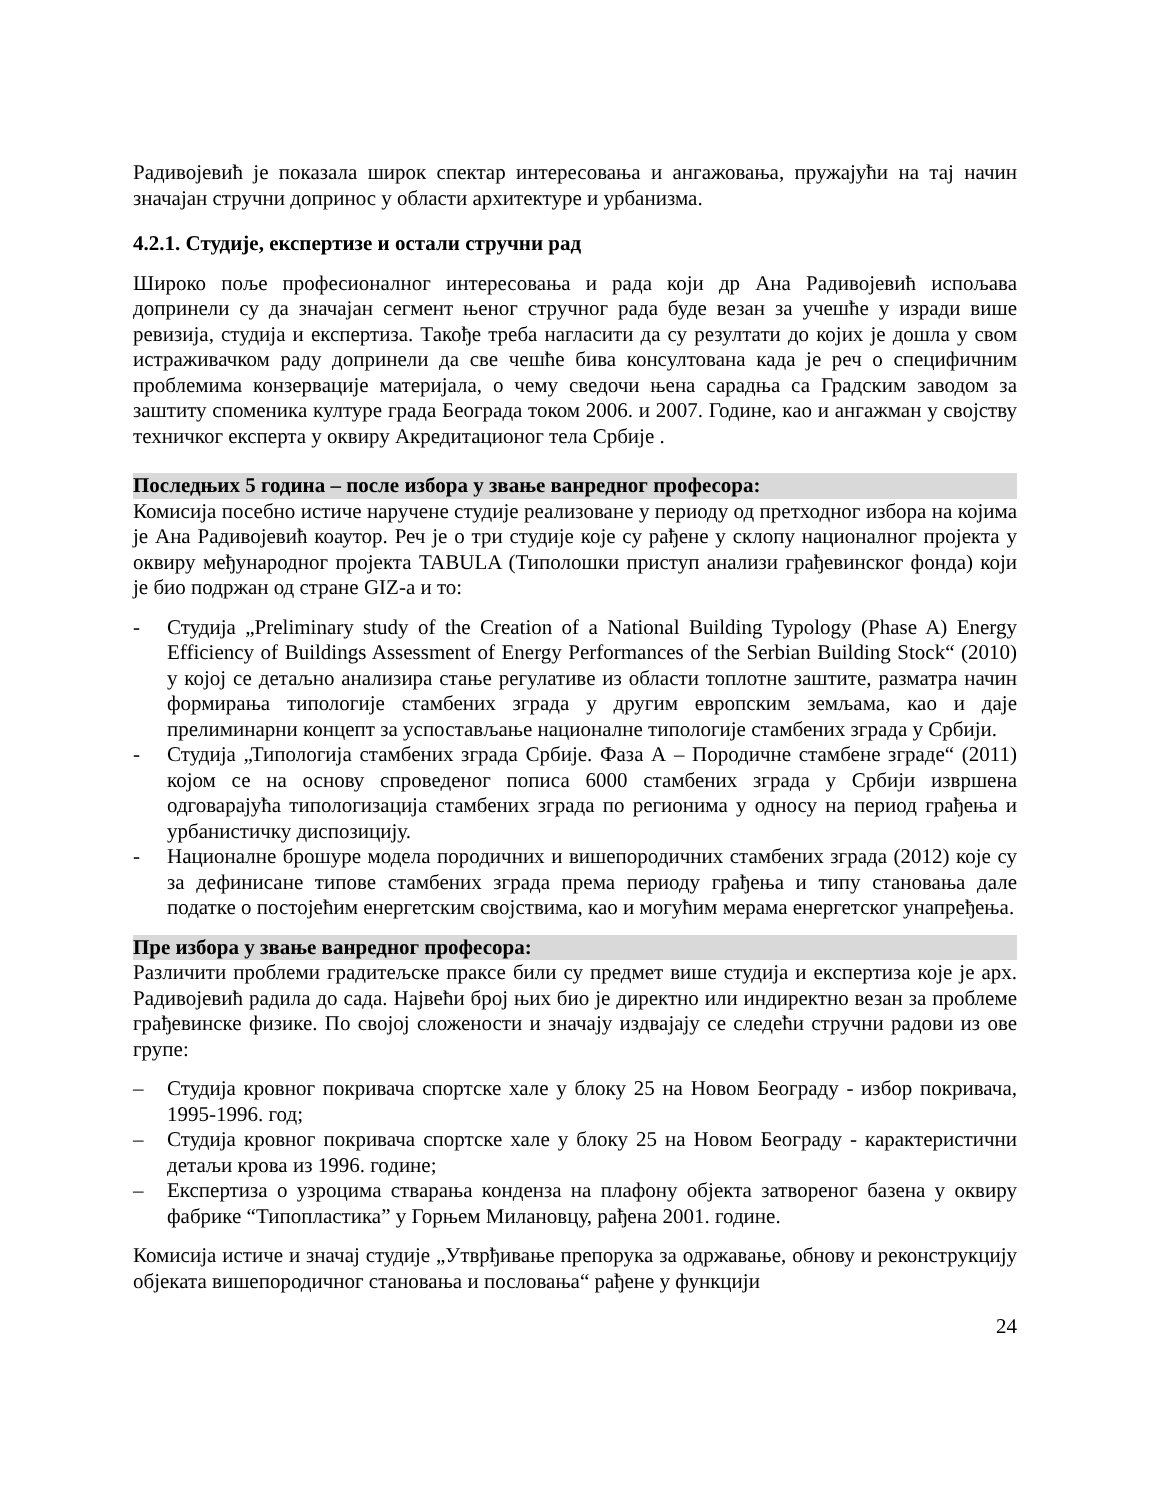Радивојевић је показала широк спектар интересовања и ангажовања, пружајући на тај начин значајан стручни допринос у области архитектуре и урбанизма.
4.2.1. Студије, експертизе и остали стручни рад
Широко поље професионалног интересовања и рада који др Ана Радивојевић испољава допринели су да значајан сегмент њеног стручног рада буде везан за учешће у изради више ревизија, студија и експертиза. Такође треба нагласити да су резултати до којих је дошла у свом истраживачком раду допринели да све чешће бива консултована када је реч о специфичним проблемима конзервације материјала, о чему сведочи њена сарадња са Градским заводом за заштиту споменика културе града Београда током 2006. и 2007. Године, као и ангажман у својству техничког експерта у оквиру Акредитационог тела Србије .
Последњих 5 година – после избора у звање ванредног професора:
Комисија посебно истиче наручене студије реализоване у периоду од претходног избора на којима је Ана Радивојевић коаутор. Реч је о три студије које су рађене у склопу националног пројекта у оквиру међународног пројекта TABULA (Типолошки приступ анализи грађевинског фонда) који је био подржан од стране GIZ-а и то:
- Студија „Preliminary study of the Creation of a National Building Typology (Phase A) Energy Efficiency of Buildings Assessment of Energy Performances of the Serbian Building Stock“ (2010) у којој се детаљно анализира стање регулативе из области топлотне заштите, разматра начин формирања типологије стамбених зграда у другим европским земљама, као и даје прелиминарни концепт за успостављање националне типологије стамбених зграда у Србији.
- Студија „Типологија стамбених зграда Србије. Фаза А – Породичне стамбене зграде“ (2011) којом се на основу спроведеног пописа 6000 стамбених зграда у Србији извршена одговарајућа типологизација стамбених зграда по регионима у односу на период грађења и урбанистичку диспозицију.
- Националне брошуре модела породичних и вишепородичних стамбених зграда (2012) које су за дефинисане типове стамбених зграда према периоду грађења и типу становања дале податке о постојећим енергетским својствима, као и могућим мерама енергетског унапређења.
Пре избора у звање ванредног професора:
Различити проблеми градитељске праксе били су предмет више студија и експертиза које је арх. Радивојевић радила до сада. Највећи број њих био је директно или индиректно везан за проблеме грађевинске физике. По својој сложености и значају издвајају се следећи стручни радови из ове групе:
– Студија кровног покривача спортске хале у блоку 25 на Новом Београду - избор покривача, 1995-1996. год;
– Студија кровног покривача спортске хале у блоку 25 на Новом Београду - карактеристични детаљи крова из 1996. године;
– Експертиза о узроцима стварања конденза на плафону објекта затвореног базена у оквиру фабрике “Типопластика” у Горњем Милановцу, рађена 2001. године.
Комисија истиче и значај студије „Утврђивање препорука за одржавање, обнову и реконструкцију објеката вишепородичног становања и пословања“ рађене у функцији
24